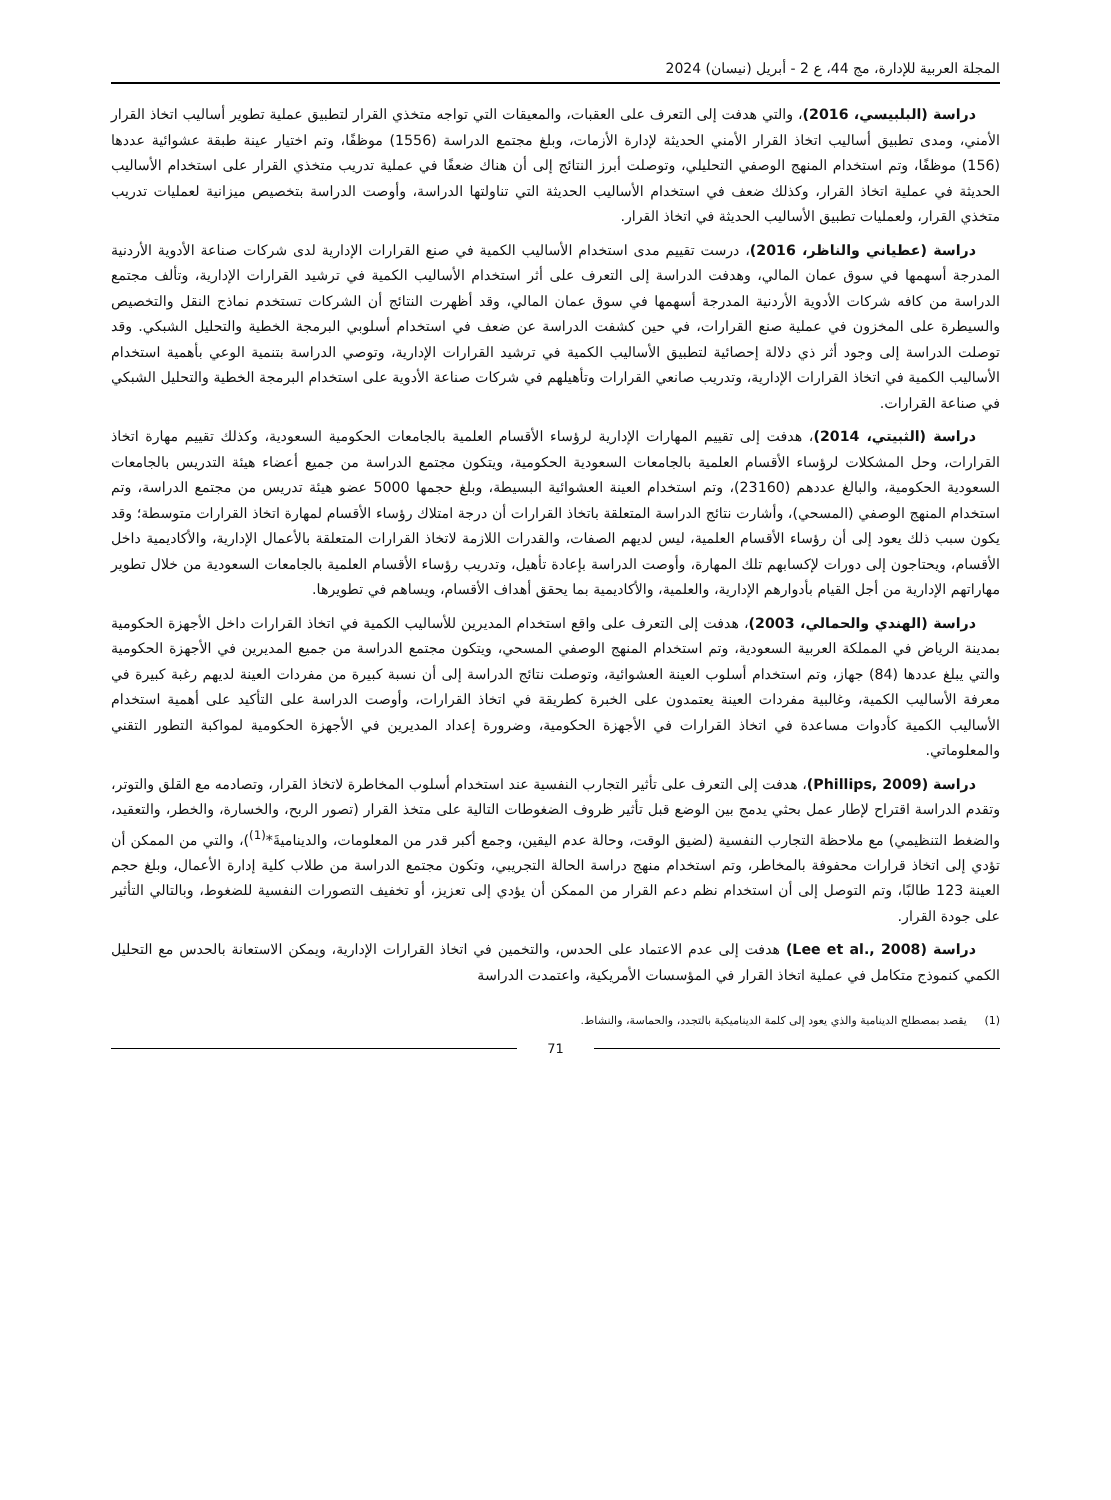المجلة العربية للإدارة، مج 44، ع 2 - أبريل (نيسان) 2024
دراسة (البلبيسي، 2016)، والتي هدفت إلى التعرف على العقبات، والمعيقات التي تواجه متخذي القرار لتطبيق عملية تطوير أساليب اتخاذ القرار الأمني، ومدى تطبيق أساليب اتخاذ القرار الأمني الحديثة لإدارة الأزمات، وبلغ مجتمع الدراسة (1556) موظفًا، وتم اختيار عينة طبقة عشوائية عددها (156) موظفًا، وتم استخدام المنهج الوصفي التحليلي، وتوصلت أبرز النتائج إلى أن هناك ضعفًا في عملية تدريب متخذي القرار على استخدام الأساليب الحديثة في عملية اتخاذ القرار، وكذلك ضعف في استخدام الأساليب الحديثة التي تناولتها الدراسة، وأوصت الدراسة بتخصيص ميزانية لعمليات تدريب متخذي القرار، ولعمليات تطبيق الأساليب الحديثة في اتخاذ القرار.
دراسة (عطياني والناظر، 2016)، درست تقييم مدى استخدام الأساليب الكمية في صنع القرارات الإدارية لدى شركات صناعة الأدوية الأردنية المدرجة أسهمها في سوق عمان المالي، وهدفت الدراسة إلى التعرف على أثر استخدام الأساليب الكمية في ترشيد القرارات الإدارية، وتألف مجتمع الدراسة من كافه شركات الأدوية الأردنية المدرجة أسهمها في سوق عمان المالي، وقد أظهرت النتائج أن الشركات تستخدم نماذج النقل والتخصيص والسيطرة على المخزون في عملية صنع القرارات، في حين كشفت الدراسة عن ضعف في استخدام أسلوبي البرمجة الخطية والتحليل الشبكي. وقد توصلت الدراسة إلى وجود أثر ذي دلالة إحصائية لتطبيق الأساليب الكمية في ترشيد القرارات الإدارية، وتوصي الدراسة بتنمية الوعي بأهمية استخدام الأساليب الكمية في اتخاذ القرارات الإدارية، وتدريب صانعي القرارات وتأهيلهم في شركات صناعة الأدوية على استخدام البرمجة الخطية والتحليل الشبكي في صناعة القرارات.
دراسة (الثبيتي، 2014)، هدفت إلى تقييم المهارات الإدارية لرؤساء الأقسام العلمية بالجامعات الحكومية السعودية، وكذلك تقييم مهارة اتخاذ القرارات، وحل المشكلات لرؤساء الأقسام العلمية بالجامعات السعودية الحكومية، ويتكون مجتمع الدراسة من جميع أعضاء هيئة التدريس بالجامعات السعودية الحكومية، والبالغ عددهم (23160)، وتم استخدام العينة العشوائية البسيطة، وبلغ حجمها 5000 عضو هيئة تدريس من مجتمع الدراسة، وتم استخدام المنهج الوصفي (المسحي)، وأشارت نتائج الدراسة المتعلقة باتخاذ القرارات أن درجة امتلاك رؤساء الأقسام لمهارة اتخاذ القرارات متوسطة؛ وقد يكون سبب ذلك يعود إلى أن رؤساء الأقسام العلمية، ليس لديهم الصفات، والقدرات اللازمة لاتخاذ القرارات المتعلقة بالأعمال الإدارية، والأكاديمية داخل الأقسام، ويحتاجون إلى دورات لإكسابهم تلك المهارة، وأوصت الدراسة بإعادة تأهيل، وتدريب رؤساء الأقسام العلمية بالجامعات السعودية من خلال تطوير مهاراتهم الإدارية من أجل القيام بأدوارهم الإدارية، والعلمية، والأكاديمية بما يحقق أهداف الأقسام، ويساهم في تطويرها.
دراسة (الهندي والحمالي، 2003)، هدفت إلى التعرف على واقع استخدام المديرين للأساليب الكمية في اتخاذ القرارات داخل الأجهزة الحكومية بمدينة الرياض في المملكة العربية السعودية، وتم استخدام المنهج الوصفي المسحي، ويتكون مجتمع الدراسة من جميع المديرين في الأجهزة الحكومية والتي يبلغ عددها (84) جهاز، وتم استخدام أسلوب العينة العشوائية، وتوصلت نتائج الدراسة إلى أن نسبة كبيرة من مفردات العينة لديهم رغبة كبيرة في معرفة الأساليب الكمية، وغالبية مفردات العينة يعتمدون على الخبرة كطريقة في اتخاذ القرارات، وأوصت الدراسة على التأكيد على أهمية استخدام الأساليب الكمية كأدوات مساعدة في اتخاذ القرارات في الأجهزة الحكومية، وضرورة إعداد المديرين في الأجهزة الحكومية لمواكبة التطور التقني والمعلوماتي.
دراسة (Phillips, 2009)، هدفت إلى التعرف على تأثير التجارب النفسية عند استخدام أسلوب المخاطرة لاتخاذ القرار، وتصادمه مع القلق والتوتر، وتقدم الدراسة اقتراح لإطار عمل بحثي يدمج بين الوضع قبل تأثير ظروف الضغوطات التالية على متخذ القرار (تصور الربح، والخسارة، والخطر، والتعقيد، والضغط التنظيمي) مع ملاحظة التجارب النفسية (لضيق الوقت، وحالة عدم اليقين، وجمع أكبر قدر من المعلومات، والديناميةَ*<sup>(1)</sup>)، والتي من الممكن أن تؤدي إلى اتخاذ قرارات محفوفة بالمخاطر، وتم استخدام منهج دراسة الحالة التجريبي، وتكون مجتمع الدراسة من طلاب كلية إدارة الأعمال، وبلغ حجم العينة 123 طالبًا، وتم التوصل إلى أن استخدام نظم دعم القرار من الممكن أن يؤدي إلى تعزيز، أو تخفيف التصورات النفسية للضغوط، وبالتالي التأثير على جودة القرار.
دراسة (Lee et al., 2008) هدفت إلى عدم الاعتماد على الحدس، والتخمين في اتخاذ القرارات الإدارية، ويمكن الاستعانة بالحدس مع التحليل الكمي كنموذج متكامل في عملية اتخاذ القرار في المؤسسات الأمريكية، واعتمدت الدراسة
(1) يقصد بمصطلح الدينامية والذي يعود إلى كلمة الديناميكية بالتجدد، والحماسة، والنشاط.
71